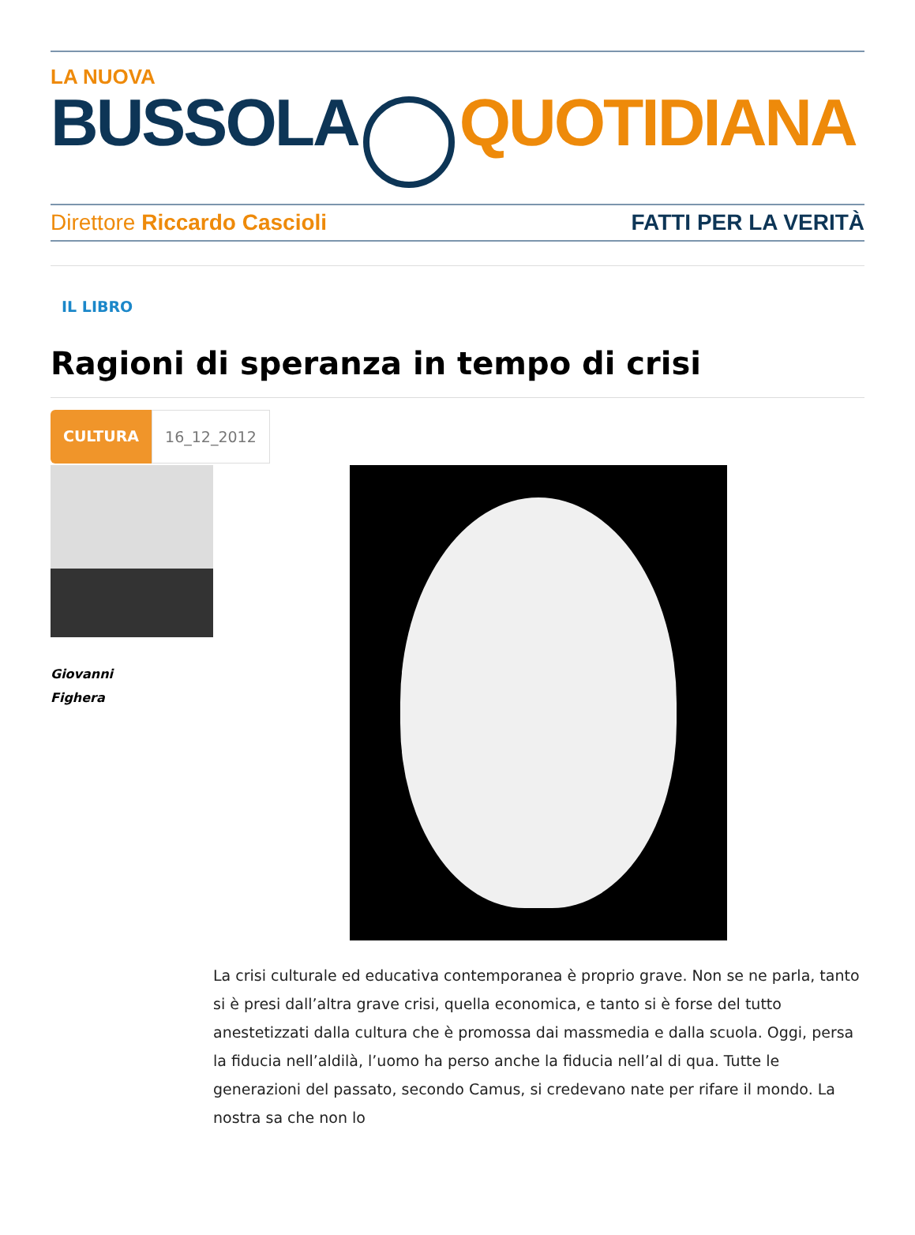LA NUOVA
BUSSOLA QUOTIDIANA
Direttore Riccardo Cascioli FATTI PER LA VERITÀ
IL LIBRO
Ragioni di speranza in tempo di crisi
CULTURA 16_12_2012
Giovanni
Fighera
La crisi culturale ed educativa contemporanea è proprio grave. Non se ne parla, tanto si è presi dall’altra grave crisi, quella economica, e tanto si è forse del tutto anestetizzati dalla cultura che è promossa dai massmedia e dalla scuola. Oggi, persa la fiducia nell’aldilà, l’uomo ha perso anche la fiducia nell’al di qua. Tutte le generazioni del passato, secondo Camus, si credevano nate per rifare il mondo. La nostra sa che non lo